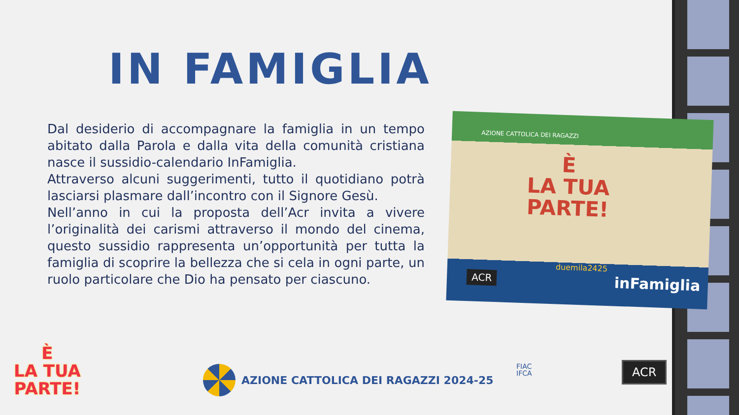IN FAMIGLIA
Dal desiderio di accompagnare la famiglia in un tempo abitato dalla Parola e dalla vita della comunità cristiana nasce il sussidio-calendario InFamiglia.
Attraverso alcuni suggerimenti, tutto il quotidiano potrà lasciarsi plasmare dall’incontro con il Signore Gesù.
Nell’anno in cui la proposta dell’Acr invita a vivere l’originalità dei carismi attraverso il mondo del cinema, questo sussidio rappresenta un’opportunità per tutta la famiglia di scoprire la bellezza che si cela in ogni parte, un ruolo particolare che Dio ha pensato per ciascuno.
AZIONE CATTOLICA DEI RAGAZZI
È
LA TUA
PARTE!
ACR
duemila2425
inFamiglia
È
LA TUA
PARTE!
AZIONE CATTOLICA DEI RAGAZZI 2024-25
FIAC
IFCA
ACR